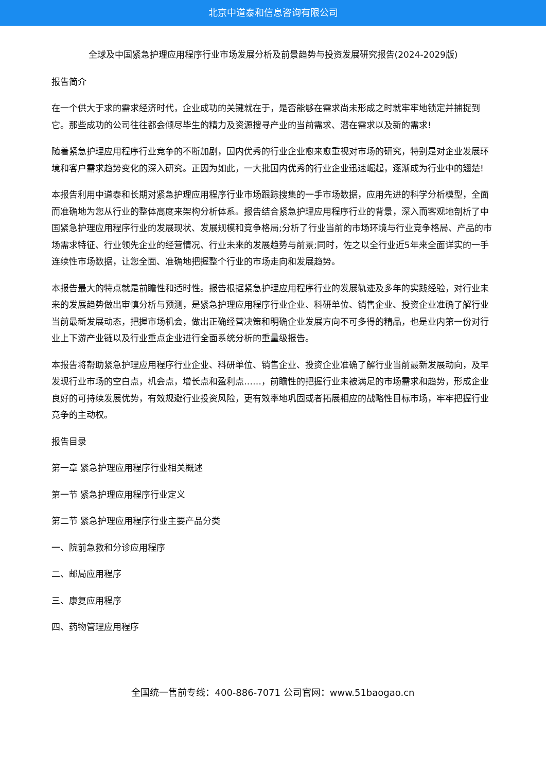北京中道泰和信息咨询有限公司
全球及中国紧急护理应用程序行业市场发展分析及前景趋势与投资发展研究报告(2024-2029版)
报告简介
在一个供大于求的需求经济时代，企业成功的关键就在于，是否能够在需求尚未形成之时就牢牢地锁定并捕捉到它。那些成功的公司往往都会倾尽毕生的精力及资源搜寻产业的当前需求、潜在需求以及新的需求!
随着紧急护理应用程序行业竞争的不断加剧，国内优秀的行业企业愈来愈重视对市场的研究，特别是对企业发展环境和客户需求趋势变化的深入研究。正因为如此，一大批国内优秀的行业企业迅速崛起，逐渐成为行业中的翘楚!
本报告利用中道泰和长期对紧急护理应用程序行业市场跟踪搜集的一手市场数据，应用先进的科学分析模型，全面而准确地为您从行业的整体高度来架构分析体系。报告结合紧急护理应用程序行业的背景，深入而客观地剖析了中国紧急护理应用程序行业的发展现状、发展规模和竞争格局;分析了行业当前的市场环境与行业竞争格局、产品的市场需求特征、行业领先企业的经营情况、行业未来的发展趋势与前景;同时，佐之以全行业近5年来全面详实的一手连续性市场数据，让您全面、准确地把握整个行业的市场走向和发展趋势。
本报告最大的特点就是前瞻性和适时性。报告根据紧急护理应用程序行业的发展轨迹及多年的实践经验，对行业未来的发展趋势做出审慎分析与预测，是紧急护理应用程序行业企业、科研单位、销售企业、投资企业准确了解行业当前最新发展动态，把握市场机会，做出正确经营决策和明确企业发展方向不可多得的精品，也是业内第一份对行业上下游产业链以及行业重点企业进行全面系统分析的重量级报告。
本报告将帮助紧急护理应用程序行业企业、科研单位、销售企业、投资企业准确了解行业当前最新发展动向，及早发现行业市场的空白点，机会点，增长点和盈利点……，前瞻性的把握行业未被满足的市场需求和趋势，形成企业良好的可持续发展优势，有效规避行业投资风险，更有效率地巩固或者拓展相应的战略性目标市场，牢牢把握行业竞争的主动权。
报告目录
第一章 紧急护理应用程序行业相关概述
第一节 紧急护理应用程序行业定义
第二节 紧急护理应用程序行业主要产品分类
一、院前急救和分诊应用程序
二、邮局应用程序
三、康复应用程序
四、药物管理应用程序
全国统一售前专线：400-886-7071 公司官网：www.51baogao.cn